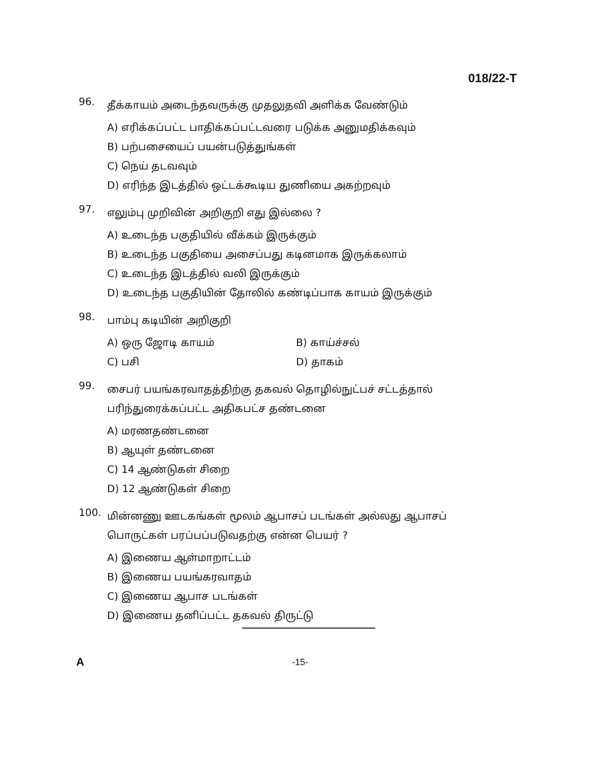018/22-T
96.
தீக்காயம் அடைந்தவருக்கு முதலுதவி அளிக்க வேண்டும்
A) எரிக்கப்பட்ட பாதிக்கப்பட்டவரை படுக்க அனுமதிக்கவும்
B) பற்பசையைப் பயன்படுத்துங்கள்
C) நெய் தடவவும்
D) எரிந்த இடத்தில் ஒட்டக்கூடிய துணியை அகற்றவும்
97.
எலும்பு முறிவின் அறிகுறி எது இல்லை ?
A) உடைந்த பகுதியில் வீக்கம் இருக்கும்
B) உடைந்த பகுதியை அசைப்பது கடினமாக இருக்கலாம்
C) உடைந்த இடத்தில் வலி இருக்கும்
D) உடைந்த பகுதியின் தோலில் கண்டிப்பாக காயம் இருக்கும்
98.
பாம்பு கடியின் அறிகுறி
A) ஒரு ஜோடி காயம் B) காய்ச்சல்
C) பசி D) தாகம்
99.
சைபர் பயங்கரவாதத்திற்கு தகவல் தொழில்நுட்பச் சட்டத்தால் பரிந்துரைக்கப்பட்ட அதிகபட்ச தண்டனை
A) மரணதண்டனை
B) ஆயுள் தண்டனை
C) 14 ஆண்டுகள் சிறை
D) 12 ஆண்டுகள் சிறை
100.
மின்னணு ஊடகங்கள் மூலம் ஆபாசப் படங்கள் அல்லது ஆபாசப் பொருட்கள் பரப்பப்படுவதற்கு என்ன பெயர் ?
A) இணைய ஆள்மாறாட்டம்
B) இணைய பயங்கரவாதம்
C) இணைய ஆபாச படங்கள்
D) இணைய தனிப்பட்ட தகவல் திருட்டு
A -15-